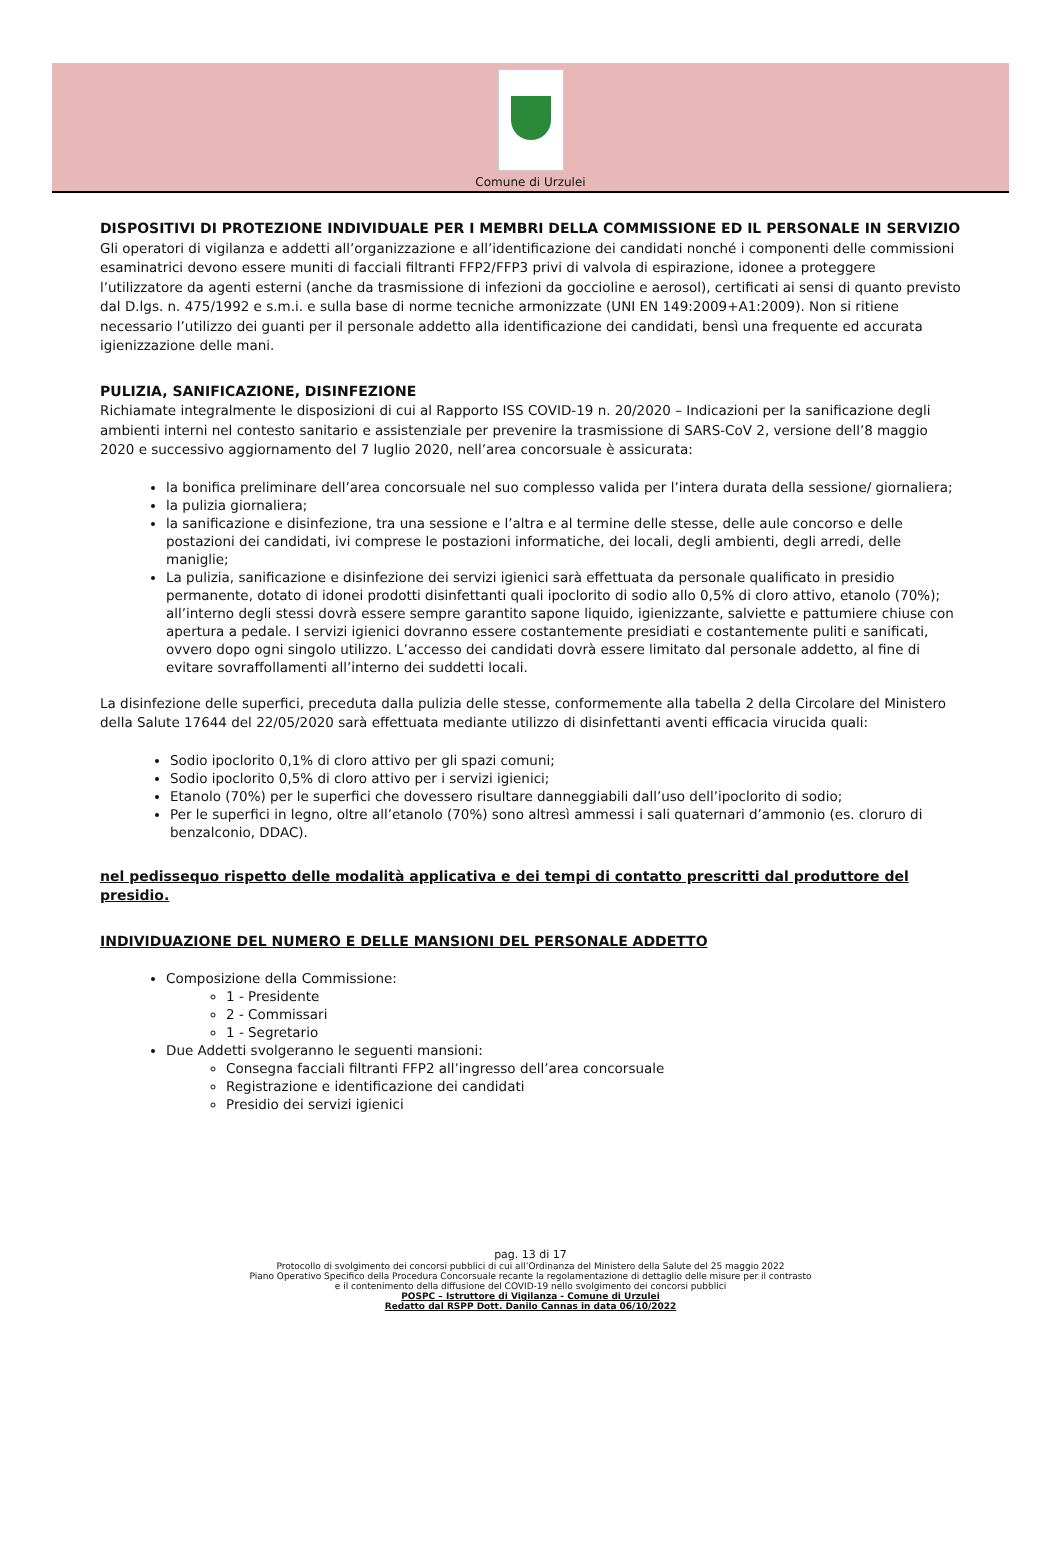Comune di Urzulei
DISPOSITIVI DI PROTEZIONE INDIVIDUALE PER I MEMBRI DELLA COMMISSIONE ED IL PERSONALE IN SERVIZIO
Gli operatori di vigilanza e addetti all’organizzazione e all’identificazione dei candidati nonché i componenti delle commissioni esaminatrici devono essere muniti di facciali filtranti FFP2/FFP3 privi di valvola di espirazione, idonee a proteggere l’utilizzatore da agenti esterni (anche da trasmissione di infezioni da goccioline e aerosol), certificati ai sensi di quanto previsto dal D.lgs. n. 475/1992 e s.m.i. e sulla base di norme tecniche armonizzate (UNI EN 149:2009+A1:2009). Non si ritiene necessario l’utilizzo dei guanti per il personale addetto alla identificazione dei candidati, bensì una frequente ed accurata igienizzazione delle mani.
PULIZIA, SANIFICAZIONE, DISINFEZIONE
Richiamate integralmente le disposizioni di cui al Rapporto ISS COVID-19 n. 20/2020 – Indicazioni per la sanificazione degli ambienti interni nel contesto sanitario e assistenziale per prevenire la trasmissione di SARS-CoV 2, versione dell’8 maggio 2020 e successivo aggiornamento del 7 luglio 2020, nell’area concorsuale è assicurata:
la bonifica preliminare dell’area concorsuale nel suo complesso valida per l’intera durata della sessione/ giornaliera;
la pulizia giornaliera;
la sanificazione e disinfezione, tra una sessione e l’altra e al termine delle stesse, delle aule concorso e delle postazioni dei candidati, ivi comprese le postazioni informatiche, dei locali, degli ambienti, degli arredi, delle maniglie;
La pulizia, sanificazione e disinfezione dei servizi igienici sarà effettuata da personale qualificato in presidio permanente, dotato di idonei prodotti disinfettanti quali ipoclorito di sodio allo 0,5% di cloro attivo, etanolo (70%); all’interno degli stessi dovrà essere sempre garantito sapone liquido, igienizzante, salviette e pattumiere chiuse con apertura a pedale. I servizi igienici dovranno essere costantemente presidiati e costantemente puliti e sanificati, ovvero dopo ogni singolo utilizzo. L’accesso dei candidati dovrà essere limitato dal personale addetto, al fine di evitare sovraffollamenti all’interno dei suddetti locali.
La disinfezione delle superfici, preceduta dalla pulizia delle stesse, conformemente alla tabella 2 della Circolare del Ministero della Salute 17644 del 22/05/2020 sarà effettuata mediante utilizzo di disinfettanti aventi efficacia virucida quali:
Sodio ipoclorito 0,1% di cloro attivo per gli spazi comuni;
Sodio ipoclorito 0,5% di cloro attivo per i servizi igienici;
Etanolo (70%) per le superfici che dovessero risultare danneggiabili dall’uso dell’ipoclorito di sodio;
Per le superfici in legno, oltre all’etanolo (70%) sono altresì ammessi i sali quaternari d’ammonio (es. cloruro di benzalconio, DDAC).
nel pedissequo rispetto delle modalità applicativa e dei tempi di contatto prescritti dal produttore del presidio.
INDIVIDUAZIONE DEL NUMERO E DELLE MANSIONI DEL PERSONALE ADDETTO
Composizione della Commissione:
1 - Presidente
2 - Commissari
1 - Segretario
Due Addetti svolgeranno le seguenti mansioni:
Consegna facciali filtranti FFP2 all’ingresso dell’area concorsuale
Registrazione e identificazione dei candidati
Presidio dei servizi igienici
pag. 13 di 17
Protocollo di svolgimento dei concorsi pubblici di cui all’Ordinanza del Ministero della Salute del 25 maggio 2022
Piano Operativo Specifico della Procedura Concorsuale recante la regolamentazione di dettaglio delle misure per il contrasto
e il contenimento della diffusione del COVID-19 nello svolgimento dei concorsi pubblici
POSPC – Istruttore di Vigilanza - Comune di Urzulei
Redatto dal RSPP Dott. Danilo Cannas in data 06/10/2022